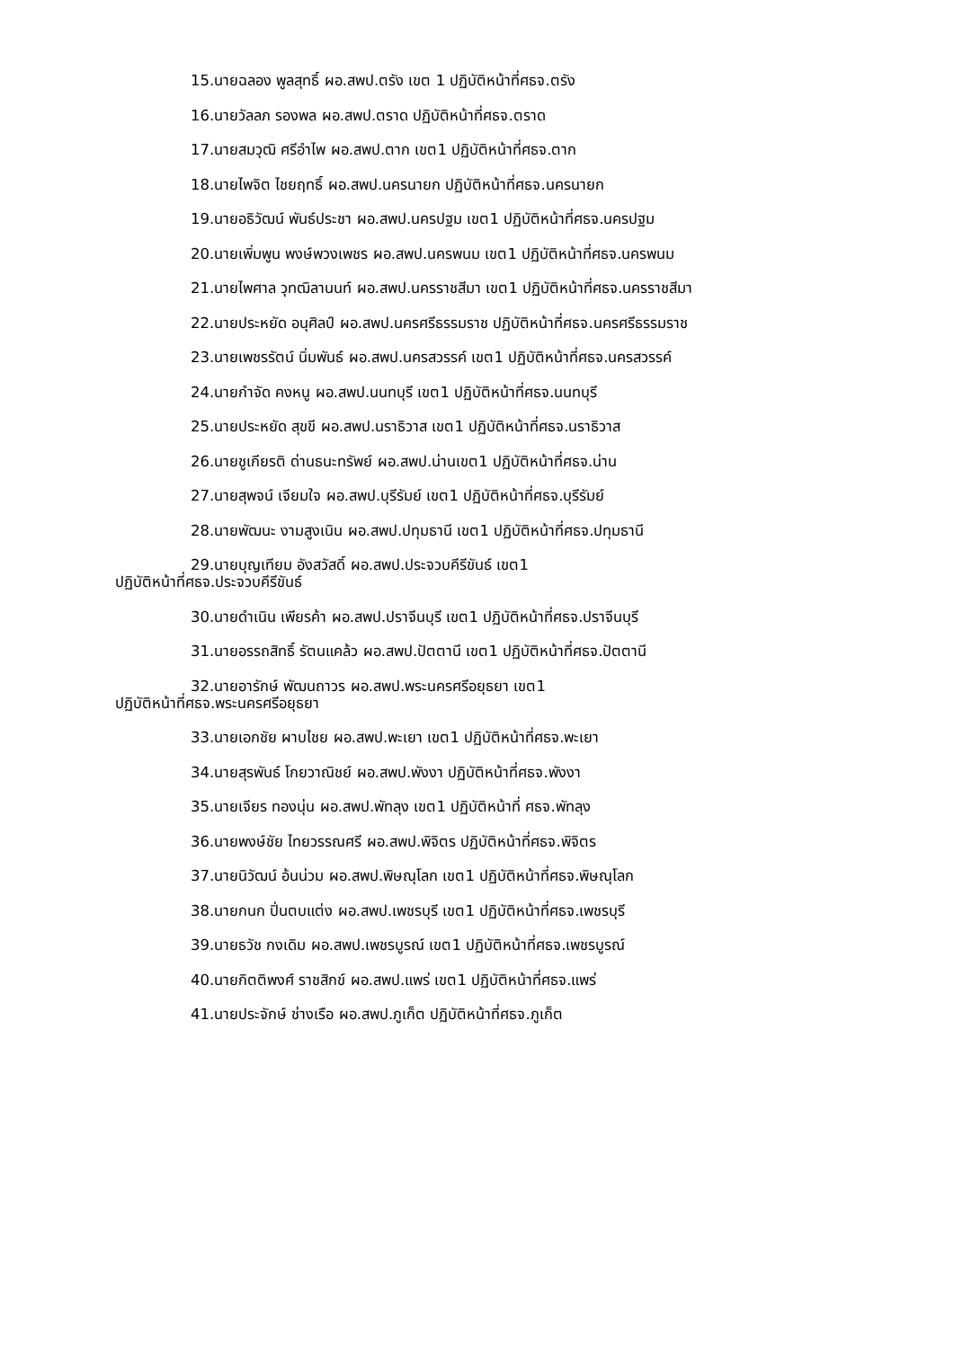15.นายฉลอง พูลสุทธิ์ ผอ.สพป.ตรัง เขต 1 ปฏิบัติหน้าที่ศธจ.ตรัง
16.นายวัลลภ รองพล ผอ.สพป.ตราด ปฏิบัติหน้าที่ศธจ.ตราด
17.นายสมวุฒิ ศรีอำไพ ผอ.สพป.ตาก เขต1 ปฏิบัติหน้าที่ศธจ.ตาก
18.นายไพจิต ไชยฤทธิ์ ผอ.สพป.นครนายก ปฏิบัติหน้าที่ศธจ.นครนายก
19.นายอธิวัฒน์ พันธ์ประชา ผอ.สพป.นครปฐม เขต1 ปฏิบัติหน้าที่ศธจ.นครปฐม
20.นายเพิ่มพูน พงษ์พวงเพชร ผอ.สพป.นครพนม เขต1 ปฏิบัติหน้าที่ศธจ.นครพนม
21.นายไพศาล วุทฒิลานนท์ ผอ.สพป.นครราชสีมา เขต1 ปฏิบัติหน้าที่ศธจ.นครราชสีมา
22.นายประหยัด อนุศิลป์ ผอ.สพป.นครศรีธรรมราช ปฏิบัติหน้าที่ศธจ.นครศรีธรรมราช
23.นายเพชรรัตน์ นิ่มพันธ์ ผอ.สพป.นครสวรรค์ เขต1 ปฏิบัติหน้าที่ศธจ.นครสวรรค์
24.นายกำจัด คงหนู ผอ.สพป.นนทบุรี เขต1 ปฏิบัติหน้าที่ศธจ.นนทบุรี
25.นายประหยัด สุขขี ผอ.สพป.นราธิวาส เขต1 ปฏิบัติหน้าที่ศธจ.นราธิวาส
26.นายชูเกียรติ ด่านธนะทรัพย์ ผอ.สพป.น่านเขต1 ปฏิบัติหน้าที่ศธจ.น่าน
27.นายสุพจน์ เจียมใจ ผอ.สพป.บุรีรัมย์ เขต1 ปฏิบัติหน้าที่ศธจ.บุรีรัมย์
28.นายพัฒนะ งามสูงเนิน ผอ.สพป.ปทุมธานี เขต1 ปฏิบัติหน้าที่ศธจ.ปทุมธานี
29.นายบุญเทียม อังสวัสดิ์ ผอ.สพป.ประจวบคีรีขันธ์ เขต1
ปฏิบัติหน้าที่ศธจ.ประจวบคีรีขันธ์
30.นายดำเนิน เพียรค้า ผอ.สพป.ปราจีนบุรี เขต1 ปฏิบัติหน้าที่ศธจ.ปราจีนบุรี
31.นายอรรถสิทธิ์ รัตนแคล้ว ผอ.สพป.ปัตตานี เขต1 ปฏิบัติหน้าที่ศธจ.ปัตตานี
32.นายอารักษ์ พัฒนถาวร ผอ.สพป.พระนครศรีอยุธยา เขต1
ปฏิบัติหน้าที่ศธจ.พระนครศรีอยุธยา
33.นายเอกชัย ผาบไชย ผอ.สพป.พะเยา เขต1 ปฏิบัติหน้าที่ศธจ.พะเยา
34.นายสุรพันธ์ โกยวาณิชย์ ผอ.สพป.พังงา ปฏิบัติหน้าที่ศธจ.พังงา
35.นายเจียร ทองนุ่น ผอ.สพป.พัทลุง เขต1 ปฏิบัติหน้าที่ ศธจ.พัทลุง
36.นายพงษ์ชัย ไทยวรรณศรี ผอ.สพป.พิจิตร ปฏิบัติหน้าที่ศธจ.พิจิตร
37.นายนิวัฒน์ อ้นน่วม ผอ.สพป.พิษณุโลก เขต1 ปฏิบัติหน้าที่ศธจ.พิษณุโลก
38.นายกนก ปิ่นตบแต่ง ผอ.สพป.เพชรบุรี เขต1 ปฏิบัติหน้าที่ศธจ.เพชรบุรี
39.นายธวัช กงเดิม ผอ.สพป.เพชรบูรณ์ เขต1 ปฏิบัติหน้าที่ศธจ.เพชรบูรณ์
40.นายกิตติพงศ์ ราชสิกข์ ผอ.สพป.แพร่ เขต1 ปฏิบัติหน้าที่ศธจ.แพร่
41.นายประจักษ์ ช่างเรือ ผอ.สพป.ภูเก็ต ปฏิบัติหน้าที่ศธจ.ภูเก็ต